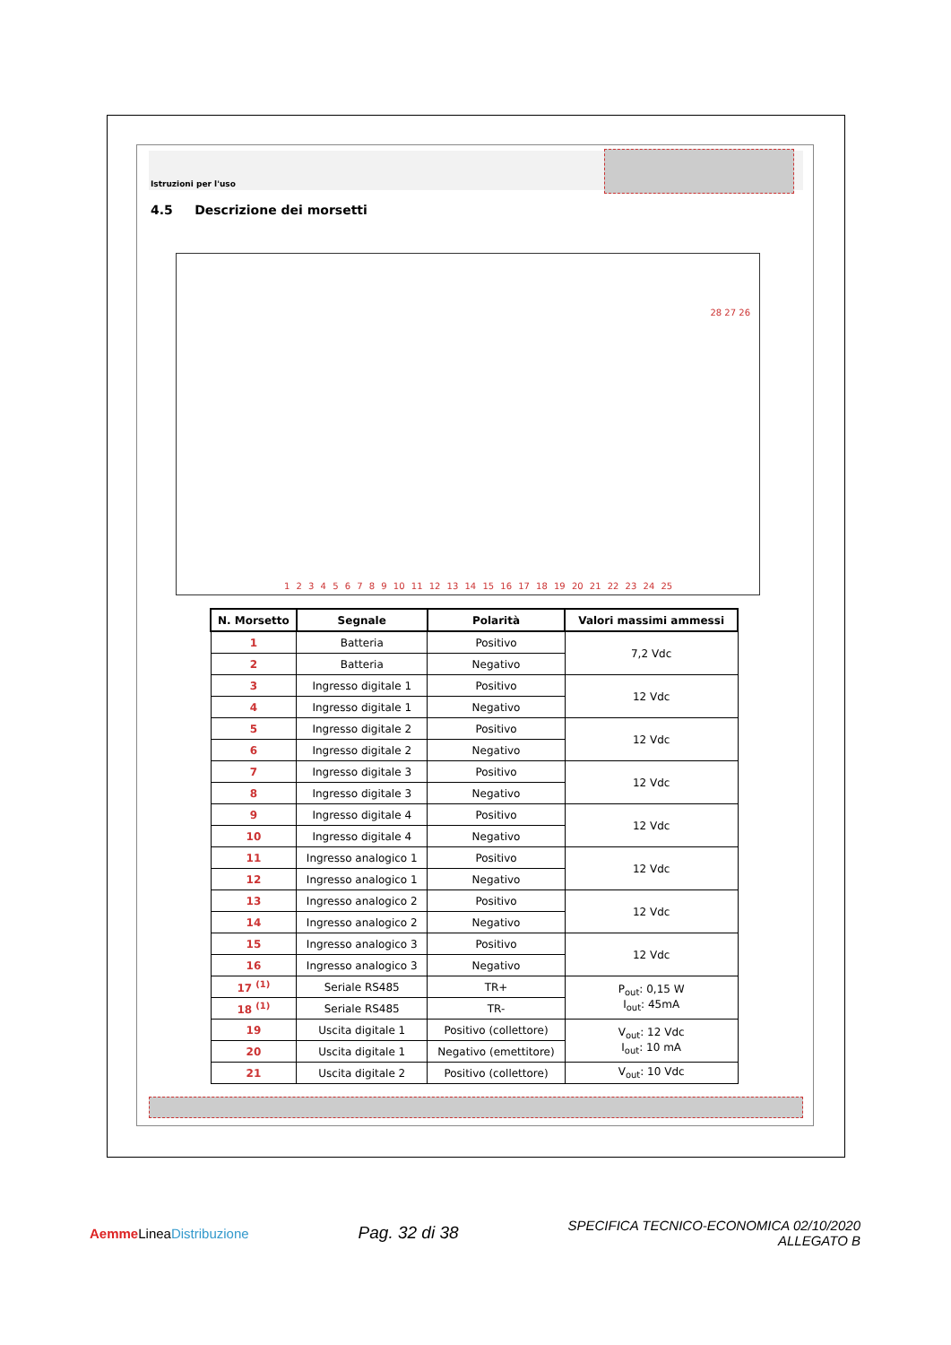Istruzioni per l'uso
4.5 Descrizione dei morsetti
1 2 3 4 5 6 7 8 9 10 11 12 13 14 15 16 17 18 19 20 21 22 23 24 25
28 27 26
| N. Morsetto | Segnale | Polarità | Valori massimi ammessi |
| --- | --- | --- | --- |
| 1 | Batteria | Positivo | 7,2 Vdc |
| 2 | Batteria | Negativo | |
| 3 | Ingresso digitale 1 | Positivo | 12 Vdc |
| 4 | Ingresso digitale 1 | Negativo | |
| 5 | Ingresso digitale 2 | Positivo | 12 Vdc |
| 6 | Ingresso digitale 2 | Negativo | |
| 7 | Ingresso digitale 3 | Positivo | 12 Vdc |
| 8 | Ingresso digitale 3 | Negativo | |
| 9 | Ingresso digitale 4 | Positivo | 12 Vdc |
| 10 | Ingresso digitale 4 | Negativo | |
| 11 | Ingresso analogico 1 | Positivo | 12 Vdc |
| 12 | Ingresso analogico 1 | Negativo | |
| 13 | Ingresso analogico 2 | Positivo | 12 Vdc |
| 14 | Ingresso analogico 2 | Negativo | |
| 15 | Ingresso analogico 3 | Positivo | 12 Vdc |
| 16 | Ingresso analogico 3 | Negativo | |
| 17 <sup>(1)</sup> | Seriale RS485 | TR+ | P<sub>out</sub>: 0,15 W I<sub>out</sub>: 45mA |
| 18 <sup>(1)</sup> | Seriale RS485 | TR- | |
| 19 | Uscita digitale 1 | Positivo (collettore) | V<sub>out</sub>: 12 Vdc I<sub>out</sub>: 10 mA |
| 20 | Uscita digitale 1 | Negativo (emettitore) | |
| 21 | Uscita digitale 2 | Positivo (collettore) | V<sub>out</sub>: 10 Vdc |
Aemme LineaDistribuzione
Pag. 32 di 38
SPECIFICA TECNICO-ECONOMICA 02/10/2020
ALLEGATO B